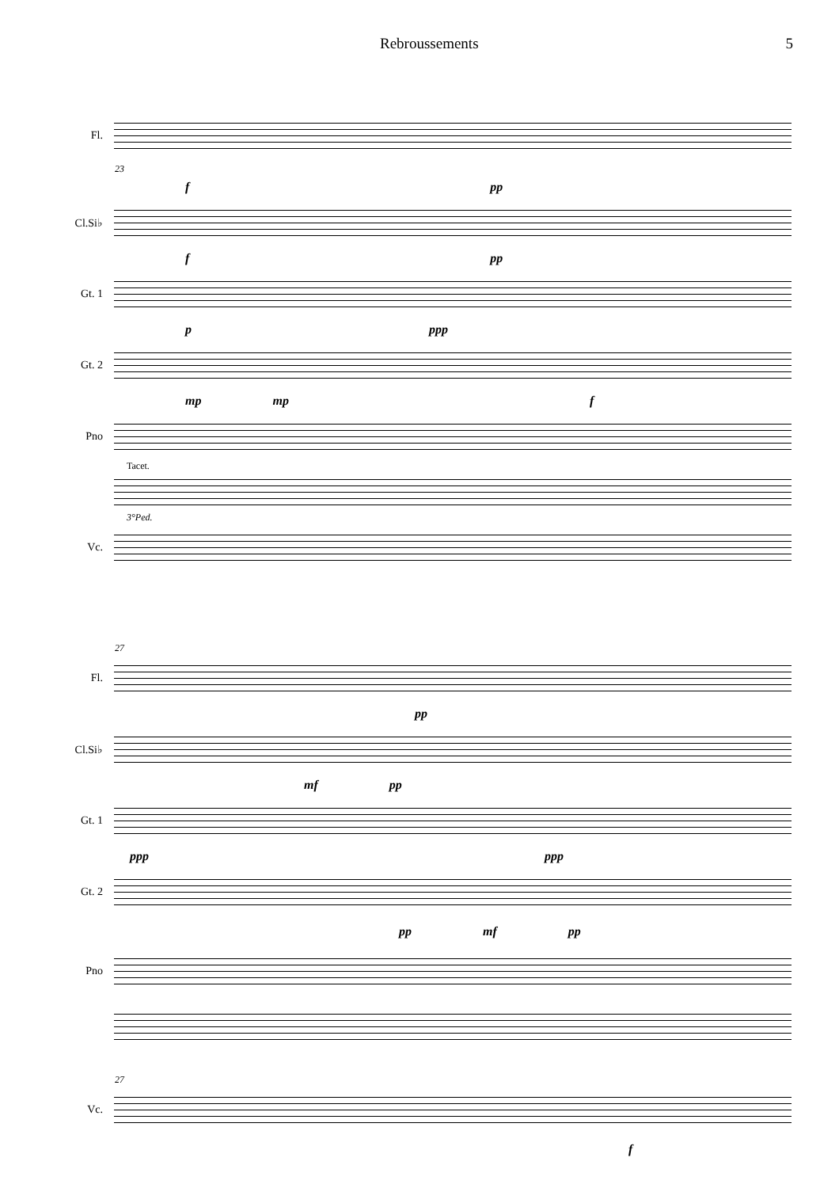Rebroussements 5
Fl.
23
fpp
Cl.Si♭
fpp
Gt. 1
pppp
Gt. 2
mp mp f
Pno
Tacet.
3°Ped.
Vc.
27
Fl.
pp
Cl.Si♭
mf pp
Gt. 1
ppp ppp
Gt. 2
pp mf pp
Pno
27
Vc.
f